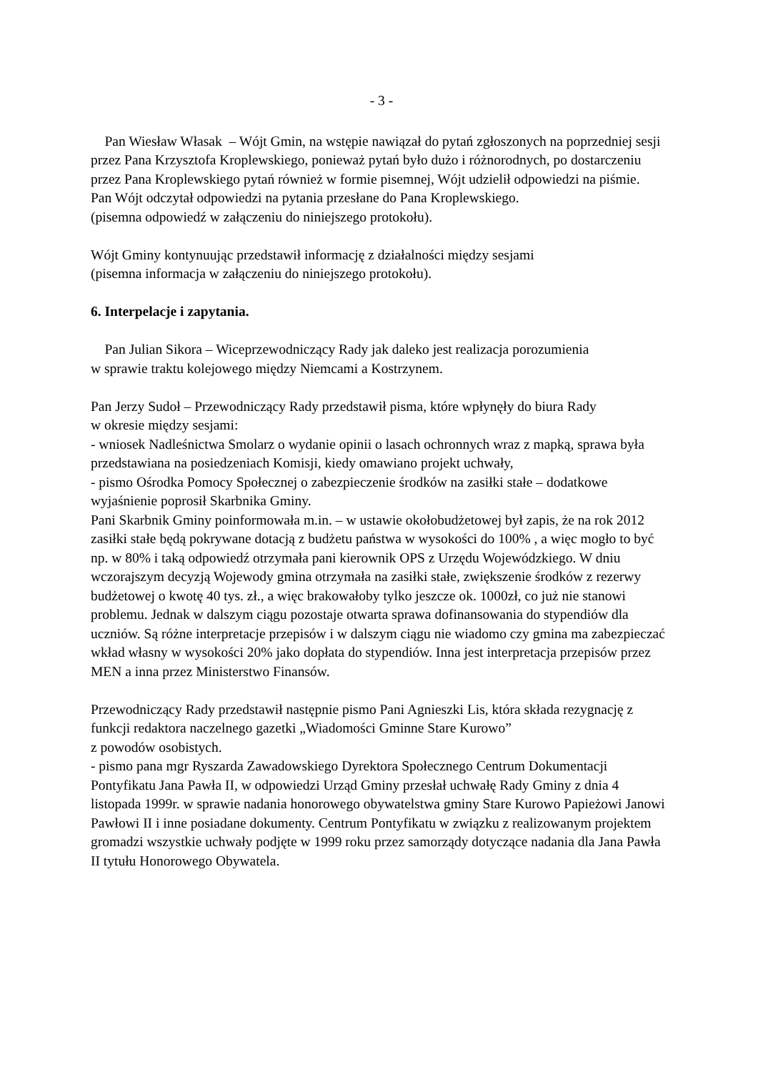- 3 -
Pan Wiesław Własak – Wójt Gmin, na wstępie nawiązał do pytań zgłoszonych na poprzedniej sesji przez Pana Krzysztofa Kroplewskiego, ponieważ pytań było dużo i różnorodnych, po dostarczeniu przez Pana Kroplewskiego pytań również w formie pisemnej, Wójt udzielił odpowiedzi na piśmie.
Pan Wójt odczytał odpowiedzi na pytania przesłane do Pana Kroplewskiego.
(pisemna odpowiedź w załączeniu do niniejszego protokołu).
Wójt Gminy kontynuując przedstawił informację z działalności między sesjami
(pisemna informacja w załączeniu do niniejszego protokołu).
6. Interpelacje i zapytania.
Pan Julian Sikora – Wiceprzewodniczący Rady jak daleko jest realizacja porozumienia
w sprawie traktu kolejowego między Niemcami a Kostrzynem.
Pan Jerzy Sudoł – Przewodniczący Rady przedstawił pisma, które wpłynęły do biura Rady
w okresie między sesjami:
- wniosek Nadleśnictwa Smolarz o wydanie opinii o lasach ochronnych wraz z mapką, sprawa była przedstawiana na posiedzeniach Komisji, kiedy omawiano projekt uchwały,
- pismo Ośrodka Pomocy Społecznej o zabezpieczenie środków na zasiłki stałe – dodatkowe wyjaśnienie poprosił Skarbnika Gminy.
Pani Skarbnik Gminy poinformowała m.in. – w ustawie okołobudżetowej był zapis, że na rok 2012 zasiłki stałe będą pokrywane dotacją z budżetu państwa w wysokości do 100% , a więc mogło to być np. w 80% i taką odpowiedź otrzymała pani kierownik OPS z Urzędu Wojewódzkiego. W dniu wczorajszym decyzją Wojewody gmina otrzymała na zasiłki stałe, zwiększenie środków z rezerwy budżetowej o kwotę 40 tys. zł., a więc brakowałoby tylko jeszcze ok. 1000zł, co już nie stanowi problemu. Jednak w dalszym ciągu pozostaje otwarta sprawa dofinansowania do stypendiów dla uczniów. Są różne interpretacje przepisów i w dalszym ciągu nie wiadomo czy gmina ma zabezpieczać wkład własny w wysokości 20% jako dopłata do stypendiów. Inna jest interpretacja przepisów przez MEN a inna przez Ministerstwo Finansów.
Przewodniczący Rady przedstawił następnie pismo Pani Agnieszki Lis, która składa rezygnację z funkcji redaktora naczelnego gazetki „Wiadomości Gminne Stare Kurowo”
z powodów osobistych.
- pismo pana mgr Ryszarda Zawadowskiego Dyrektora Społecznego Centrum Dokumentacji Pontyfikatu Jana Pawła II, w odpowiedzi Urząd Gminy przesłał uchwałę Rady Gminy z dnia 4 listopada 1999r. w sprawie nadania honorowego obywatelstwa gminy Stare Kurowo Papieżowi Janowi Pawłowi II i inne posiadane dokumenty. Centrum Pontyfikatu w związku z realizowanym projektem gromadzi wszystkie uchwały podjęte w 1999 roku przez samorządy dotyczące nadania dla Jana Pawła II tytułu Honorowego Obywatela.